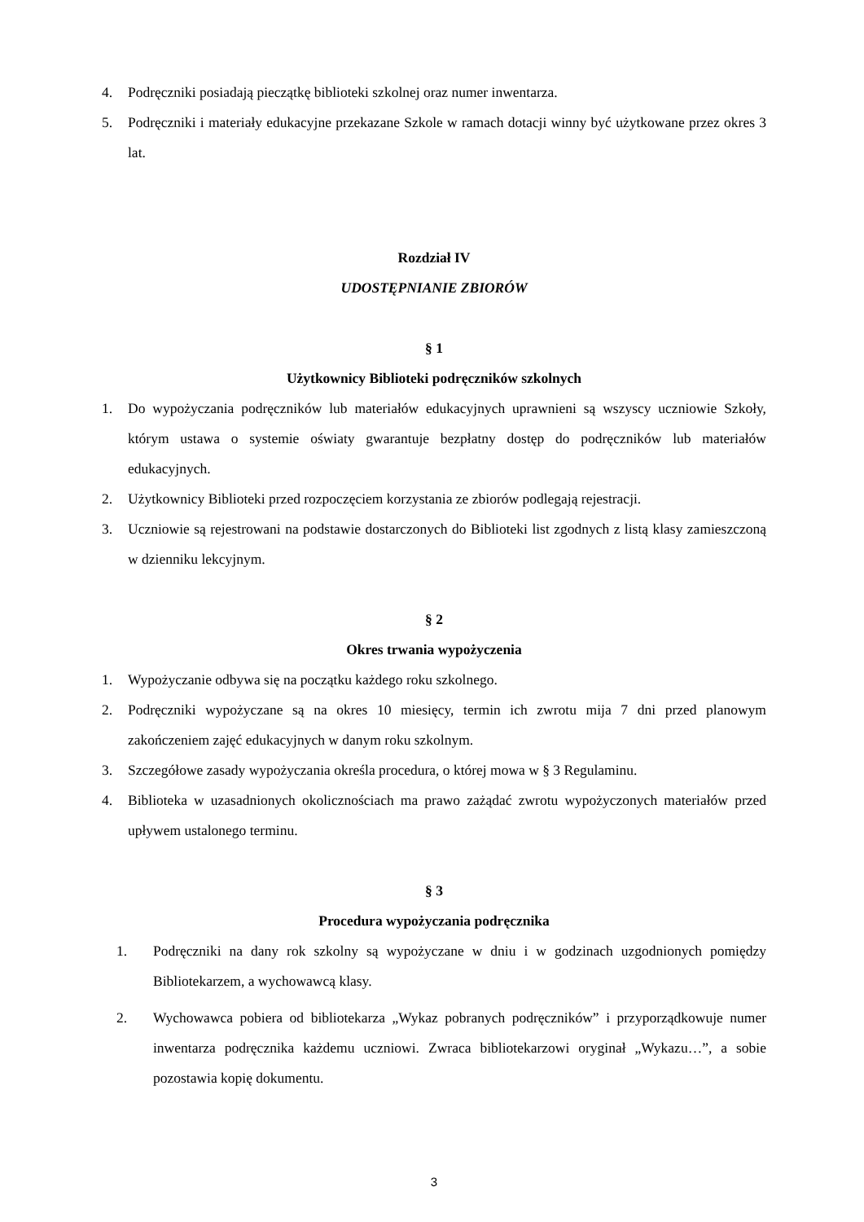4. Podręczniki posiadają pieczątkę biblioteki szkolnej oraz numer inwentarza.
5. Podręczniki i materiały edukacyjne przekazane Szkole w ramach dotacji winny być użytkowane przez okres 3 lat.
Rozdział IV
UDOSTĘPNIANIE ZBIORÓW
§ 1
Użytkownicy Biblioteki podręczników szkolnych
1. Do wypożyczania podręczników lub materiałów edukacyjnych uprawnieni są wszyscy uczniowie Szkoły, którym ustawa o systemie oświaty gwarantuje bezpłatny dostęp do podręczników lub materiałów edukacyjnych.
2. Użytkownicy Biblioteki przed rozpoczęciem korzystania ze zbiorów podlegają rejestracji.
3. Uczniowie są rejestrowani na podstawie dostarczonych do Biblioteki list zgodnych z listą klasy zamieszczoną w dzienniku lekcyjnym.
§ 2
Okres trwania wypożyczenia
1. Wypożyczanie odbywa się na początku każdego roku szkolnego.
2. Podręczniki wypożyczane są na okres 10 miesięcy, termin ich zwrotu mija 7 dni przed planowym zakończeniem zajęć edukacyjnych w danym roku szkolnym.
3. Szczegółowe zasady wypożyczania określa procedura, o której mowa w § 3 Regulaminu.
4. Biblioteka w uzasadnionych okolicznościach ma prawo zażądać zwrotu wypożyczonych materiałów przed upływem ustalonego terminu.
§ 3
Procedura wypożyczania podręcznika
1. Podręczniki na dany rok szkolny są wypożyczane w dniu i w godzinach uzgodnionych pomiędzy Bibliotekarzem, a wychowawcą klasy.
2. Wychowawca pobiera od bibliotekarza „Wykaz pobranych podręczników” i przyporządkowuje numer inwentarza podręcznika każdemu uczniowi. Zwraca bibliotekarzowi oryginał „Wykazu…”, a sobie pozostawia kopię dokumentu.
3